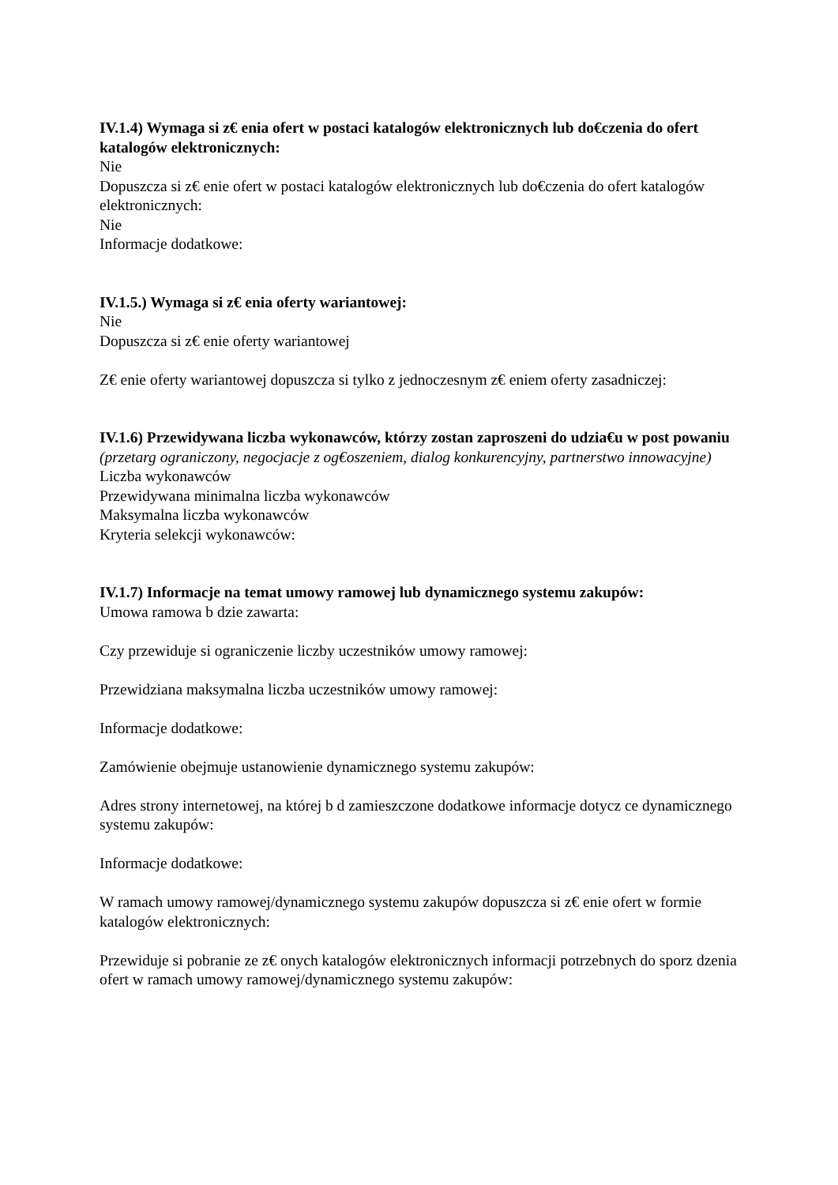IV.1.4) Wymaga si z€ enia ofert w postaci katalogów elektronicznych lub do€czenia do ofert katalogów elektronicznych:
Nie
Dopuszcza si z€ enie ofert w postaci katalogów elektronicznych lub do€czenia do ofert katalogów elektronicznych:
Nie
Informacje dodatkowe:
IV.1.5.) Wymaga si z€ enia oferty wariantowej:
Nie
Dopuszcza si z€ enie oferty wariantowej
Z€ enie oferty wariantowej dopuszcza si tylko z jednoczesnym z€ eniem oferty zasadniczej:
IV.1.6) Przewidywana liczba wykonawców, którzy zostan zaproszeni do udzia€u w post powaniu
(przetarg ograniczony, negocjacje z og€oszeniem, dialog konkurencyjny, partnerstwo innowacyjne)
Liczba wykonawców
Przewidywana minimalna liczba wykonawców
Maksymalna liczba wykonawców
Kryteria selekcji wykonawców:
IV.1.7) Informacje na temat umowy ramowej lub dynamicznego systemu zakupów:
Umowa ramowa b dzie zawarta:
Czy przewiduje si ograniczenie liczby uczestników umowy ramowej:
Przewidziana maksymalna liczba uczestników umowy ramowej:
Informacje dodatkowe:
Zamówienie obejmuje ustanowienie dynamicznego systemu zakupów:
Adres strony internetowej, na której b d zamieszczone dodatkowe informacje dotycz ce dynamicznego systemu zakupów:
Informacje dodatkowe:
W ramach umowy ramowej/dynamicznego systemu zakupów dopuszcza si z€ enie ofert w formie katalogów elektronicznych:
Przewiduje si pobranie ze z€ onych katalogów elektronicznych informacji potrzebnych do sporz dzenia ofert w ramach umowy ramowej/dynamicznego systemu zakupów: